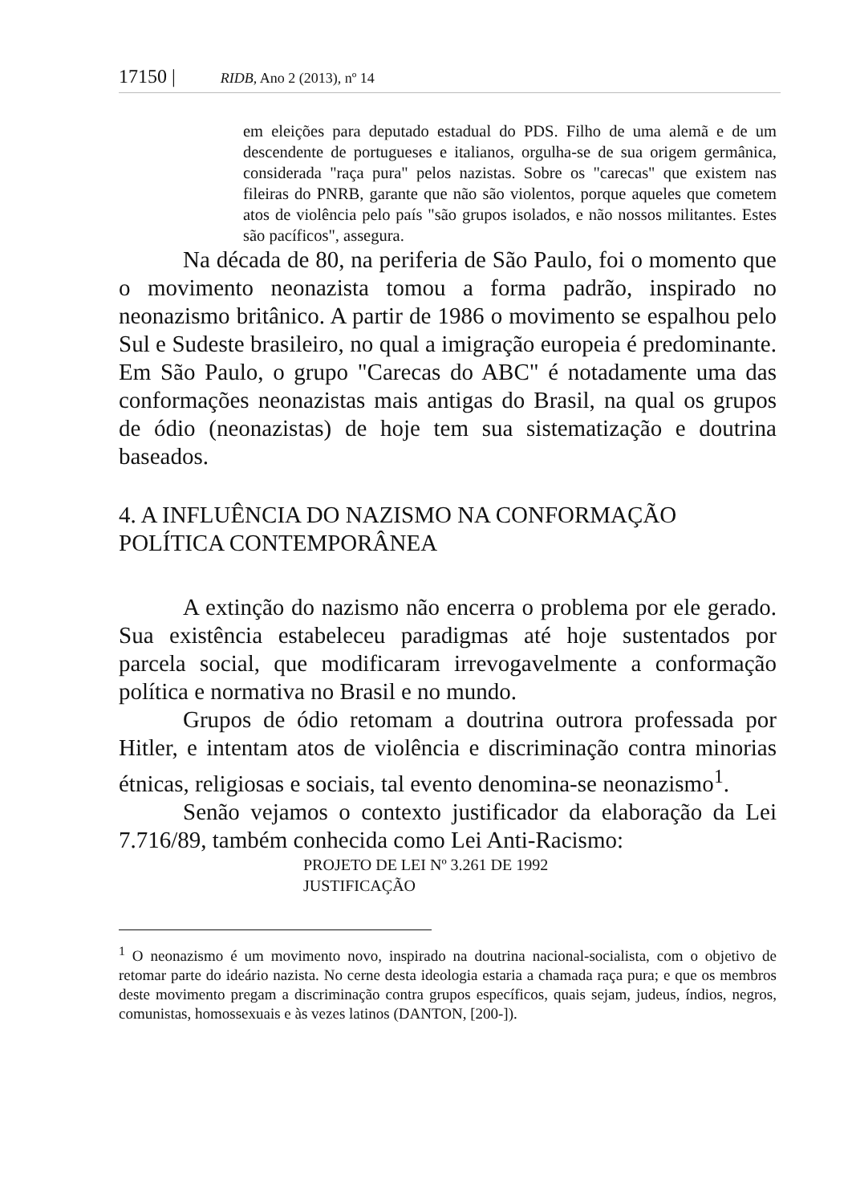17150 | RIDB, Ano 2 (2013), nº 14
em eleições para deputado estadual do PDS. Filho de uma alemã e de um descendente de portugueses e italianos, orgulha-se de sua origem germânica, considerada "raça pura" pelos nazistas. Sobre os "carecas" que existem nas fileiras do PNRB, garante que não são violentos, porque aqueles que cometem atos de violência pelo país "são grupos isolados, e não nossos militantes. Estes são pacíficos", assegura.
Na década de 80, na periferia de São Paulo, foi o momento que o movimento neonazista tomou a forma padrão, inspirado no neonazismo britânico. A partir de 1986 o movimento se espalhou pelo Sul e Sudeste brasileiro, no qual a imigração europeia é predominante. Em São Paulo, o grupo "Carecas do ABC" é notadamente uma das conformações neonazistas mais antigas do Brasil, na qual os grupos de ódio (neonazistas) de hoje tem sua sistematização e doutrina baseados.
4. A INFLUÊNCIA DO NAZISMO NA CONFORMAÇÃO POLÍTICA CONTEMPORÂNEA
A extinção do nazismo não encerra o problema por ele gerado. Sua existência estabeleceu paradigmas até hoje sustentados por parcela social, que modificaram irrevogavelmente a conformação política e normativa no Brasil e no mundo.
Grupos de ódio retomam a doutrina outrora professada por Hitler, e intentam atos de violência e discriminação contra minorias étnicas, religiosas e sociais, tal evento denomina-se neonazismo<sup>1</sup>.
Senão vejamos o contexto justificador da elaboração da Lei 7.716/89, também conhecida como Lei Anti-Racismo:
PROJETO DE LEI Nº 3.261 DE 1992
JUSTIFICAÇÃO
<sup>1</sup> O neonazismo é um movimento novo, inspirado na doutrina nacional-socialista, com o objetivo de retomar parte do ideário nazista. No cerne desta ideologia estaria a chamada raça pura; e que os membros deste movimento pregam a discriminação contra grupos específicos, quais sejam, judeus, índios, negros, comunistas, homossexuais e às vezes latinos (DANTON, [200-]).